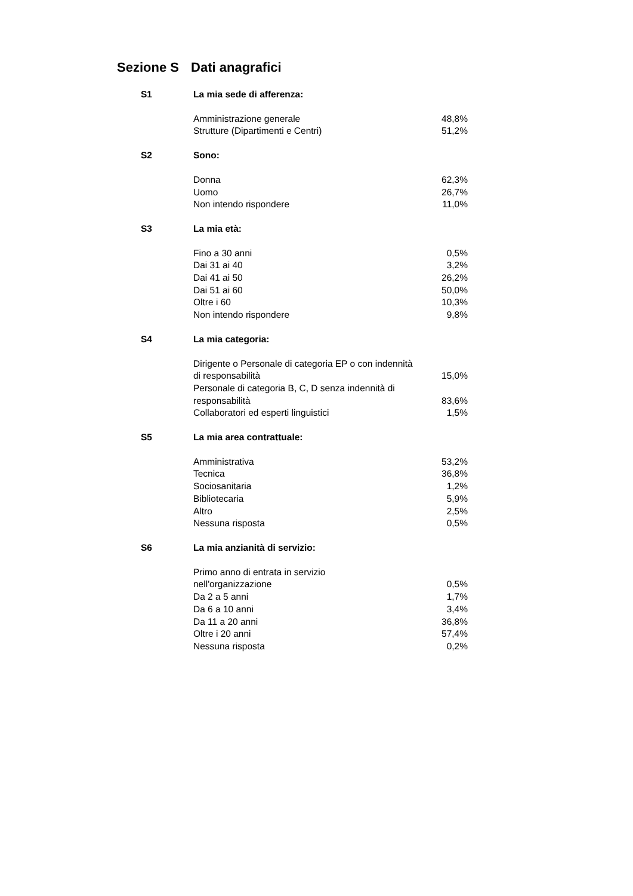Sezione S Dati anagrafici
| S1 | La mia sede di afferenza: | |
| | Amministrazione generale | 48,8% |
| | Strutture (Dipartimenti e Centri) | 51,2% |
| S2 | Sono: | |
| | Donna | 62,3% |
| | Uomo | 26,7% |
| | Non intendo rispondere | 11,0% |
| S3 | La mia età: | |
| | Fino a 30 anni | 0,5% |
| | Dai 31 ai 40 | 3,2% |
| | Dai 41 ai 50 | 26,2% |
| | Dai 51 ai 60 | 50,0% |
| | Oltre i 60 | 10,3% |
| | Non intendo rispondere | 9,8% |
| S4 | La mia categoria: | |
| | Dirigente o Personale di categoria EP o con indennità di responsabilità | 15,0% |
| | Personale di categoria B, C, D senza indennità di responsabilità | 83,6% |
| | Collaboratori ed esperti linguistici | 1,5% |
| S5 | La mia area contrattuale: | |
| | Amministrativa | 53,2% |
| | Tecnica | 36,8% |
| | Sociosanitaria | 1,2% |
| | Bibliotecaria | 5,9% |
| | Altro | 2,5% |
| | Nessuna risposta | 0,5% |
| S6 | La mia anzianità di servizio: | |
| | Primo anno di entrata in servizio nell'organizzazione | 0,5% |
| | Da 2 a 5 anni | 1,7% |
| | Da 6 a 10 anni | 3,4% |
| | Da 11 a 20 anni | 36,8% |
| | Oltre i 20 anni | 57,4% |
| | Nessuna risposta | 0,2% |